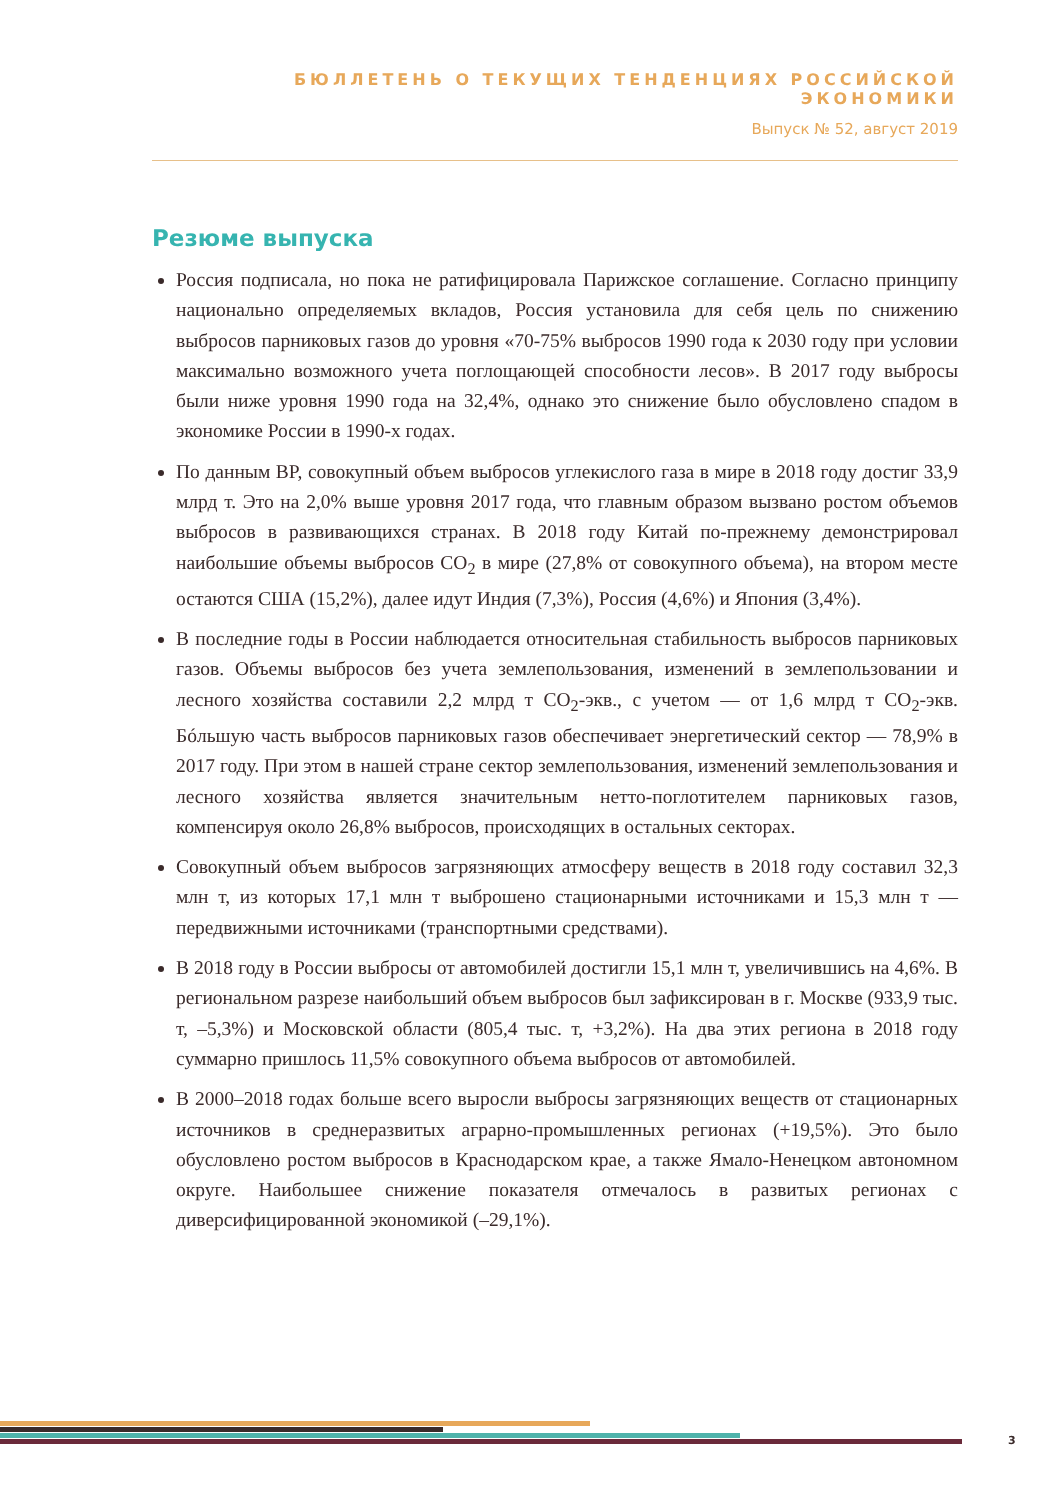БЮЛЛЕТЕНЬ О ТЕКУЩИХ ТЕНДЕНЦИЯХ РОССИЙСКОЙ ЭКОНОМИКИ
Выпуск № 52, август 2019
Резюме выпуска
Россия подписала, но пока не ратифицировала Парижское соглашение. Согласно принципу национально определяемых вкладов, Россия установила для себя цель по снижению выбросов парниковых газов до уровня «70-75% выбросов 1990 года к 2030 году при условии максимально возможного учета поглощающей способности лесов». В 2017 году выбросы были ниже уровня 1990 года на 32,4%, однако это снижение было обусловлено спадом в экономике России в 1990-х годах.
По данным BP, совокупный объем выбросов углекислого газа в мире в 2018 году достиг 33,9 млрд т. Это на 2,0% выше уровня 2017 года, что главным образом вызвано ростом объемов выбросов в развивающихся странах. В 2018 году Китай по-прежнему демонстрировал наибольшие объемы выбросов CO<sub>2</sub> в мире (27,8% от совокупного объема), на втором месте остаются США (15,2%), далее идут Индия (7,3%), Россия (4,6%) и Япония (3,4%).
В последние годы в России наблюдается относительная стабильность выбросов парниковых газов. Объемы выбросов без учета землепользования, изменений в землепользовании и лесного хозяйства составили 2,2 млрд т CO<sub>2</sub>-экв., с учетом — от 1,6 млрд т CO<sub>2</sub>-экв. Бóльшую часть выбросов парниковых газов обеспечивает энергетический сектор — 78,9% в 2017 году. При этом в нашей стране сектор землепользования, изменений землепользования и лесного хозяйства является значительным нетто-поглотителем парниковых газов, компенсируя около 26,8% выбросов, происходящих в остальных секторах.
Совокупный объем выбросов загрязняющих атмосферу веществ в 2018 году составил 32,3 млн т, из которых 17,1 млн т выброшено стационарными источниками и 15,3 млн т — передвижными источниками (транспортными средствами).
В 2018 году в России выбросы от автомобилей достигли 15,1 млн т, увеличившись на 4,6%. В региональном разрезе наибольший объем выбросов был зафиксирован в г. Москве (933,9 тыс. т, –5,3%) и Московской области (805,4 тыс. т, +3,2%). На два этих региона в 2018 году суммарно пришлось 11,5% совокупного объема выбросов от автомобилей.
В 2000–2018 годах больше всего выросли выбросы загрязняющих веществ от стационарных источников в среднеразвитых аграрно-промышленных регионах (+19,5%). Это было обусловлено ростом выбросов в Краснодарском крае, а также Ямало-Ненецком автономном округе. Наибольшее снижение показателя отмечалось в развитых регионах с диверсифицированной экономикой (–29,1%).
3